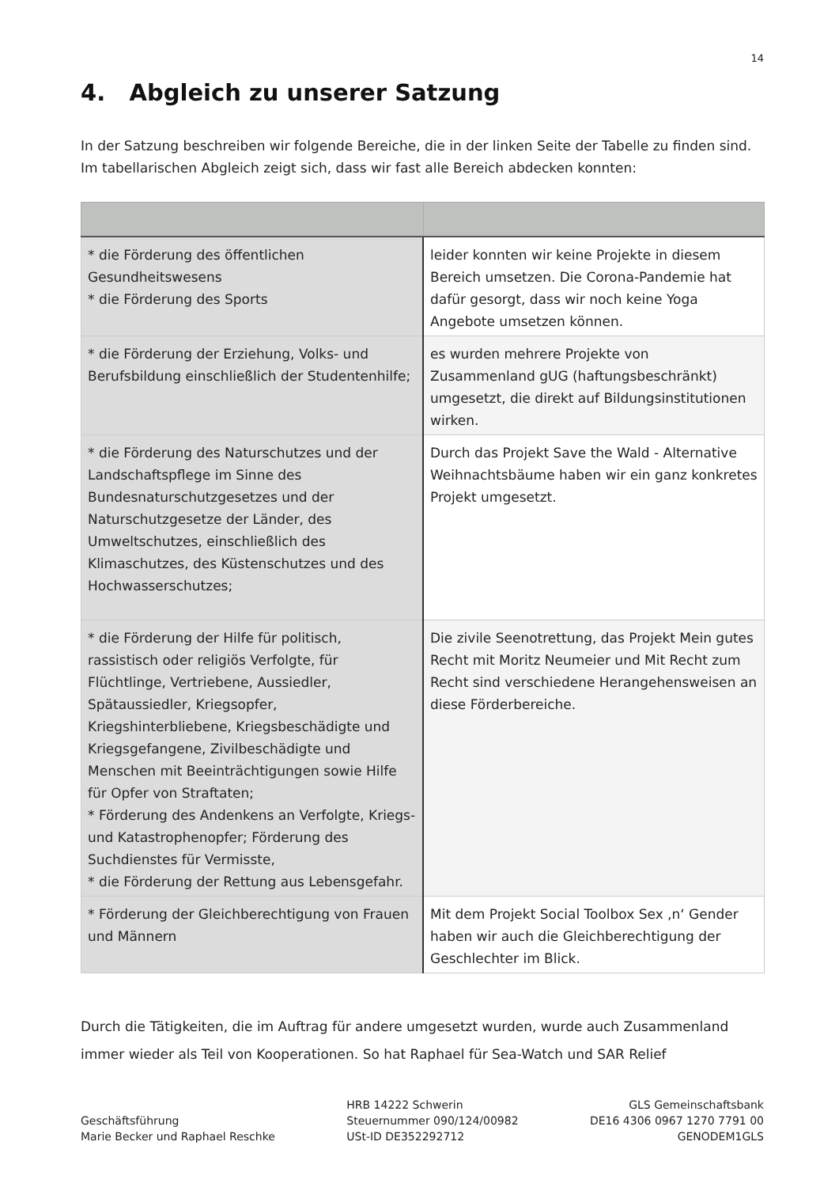14
4. Abgleich zu unserer Satzung
In der Satzung beschreiben wir folgende Bereiche, die in der linken Seite der Tabelle zu finden sind.
Im tabellarischen Abgleich zeigt sich, dass wir fast alle Bereich abdecken konnten:
| * die Förderung des öffentlichen Gesundheitswesens * die Förderung des Sports | leider konnten wir keine Projekte in diesem Bereich umsetzen. Die Corona-Pandemie hat dafür gesorgt, dass wir noch keine Yoga Angebote umsetzen können. |
| * die Förderung der Erziehung, Volks- und Berufsbildung einschließlich der Studentenhilfe; | es wurden mehrere Projekte von Zusammenland gUG (haftungsbeschränkt) umgesetzt, die direkt auf Bildungsinstitutionen wirken. |
| * die Förderung des Naturschutzes und der Landschaftspflege im Sinne des Bundesnaturschutzgesetzes und der Naturschutzgesetze der Länder, des Umweltschutzes, einschließlich des Klimaschutzes, des Küstenschutzes und des Hochwasserschutzes; | Durch das Projekt Save the Wald - Alternative Weihnachtsbäume haben wir ein ganz konkretes Projekt umgesetzt. |
| * die Förderung der Hilfe für politisch, rassistisch oder religiös Verfolgte, für Flüchtlinge, Vertriebene, Aussiedler, Spätaussiedler, Kriegsopfer, Kriegshinterbliebene, Kriegsbeschädigte und Kriegsgefangene, Zivilbeschädigte und Menschen mit Beeinträchtigungen sowie Hilfe für Opfer von Straftaten; * Förderung des Andenkens an Verfolgte, Kriegs- und Katastrophenopfer; Förderung des Suchdienstes für Vermisste, * die Förderung der Rettung aus Lebensgefahr. | Die zivile Seenotrettung, das Projekt Mein gutes Recht mit Moritz Neumeier und Mit Recht zum Recht sind verschiedene Herangehensweisen an diese Förderbereiche. |
| * Förderung der Gleichberechtigung von Frauen und Männern | Mit dem Projekt Social Toolbox Sex ‚n‘ Gender haben wir auch die Gleichberechtigung der Geschlechter im Blick. |
Durch die Tätigkeiten, die im Auftrag für andere umgesetzt wurden, wurde auch Zusammenland immer wieder als Teil von Kooperationen. So hat Raphael für Sea-Watch und SAR Relief
Geschäftsführung
Marie Becker und Raphael Reschke
HRB 14222 Schwerin
Steuernummer 090/124/00982
USt-ID DE352292712
GLS Gemeinschaftsbank
DE16 4306 0967 1270 7791 00
GENODEM1GLS